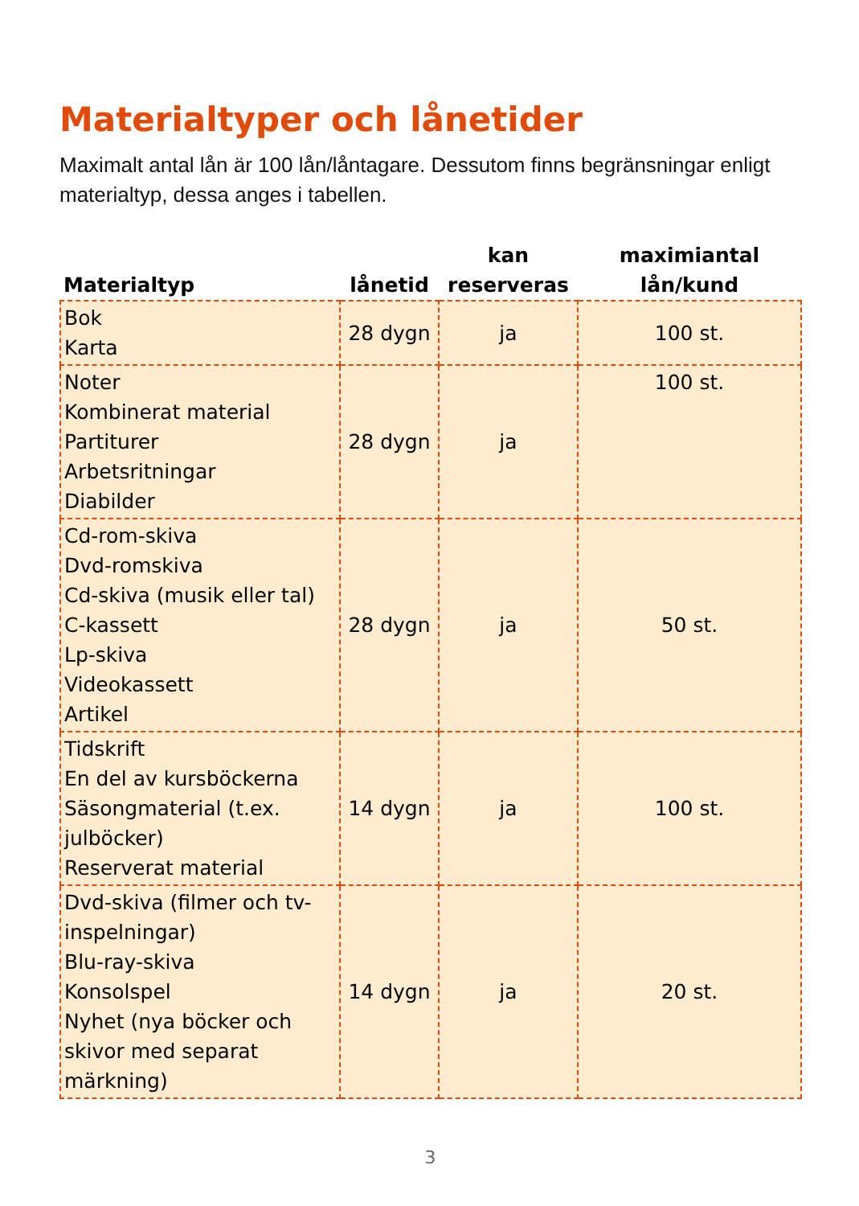Materialtyper och lånetider
Maximalt antal lån är 100 lån/låntagare. Dessutom finns begränsningar enligt materialtyp, dessa anges i tabellen.
| Materialtyp | lånetid | kan reserveras | maximiantal lån/kund |
| --- | --- | --- | --- |
| Bok Karta | 28 dygn | ja | 100 st. |
| Noter Kombinerat material Partiturer Arbetsritningar Diabilder | 28 dygn | ja | 100 st. |
| Cd-rom-skiva Dvd-romskiva Cd-skiva (musik eller tal) C-kassett Lp-skiva Videokassett Artikel | 28 dygn | ja | 50 st. |
| Tidskrift En del av kursböckerna Säsongmaterial (t.ex. julböcker) Reserverat material | 14 dygn | ja | 100 st. |
| Dvd-skiva (filmer och tv-inspelningar) Blu-ray-skiva Konsolspel Nyhet (nya böcker och skivor med separat märkning) | 14 dygn | ja | 20 st. |
3